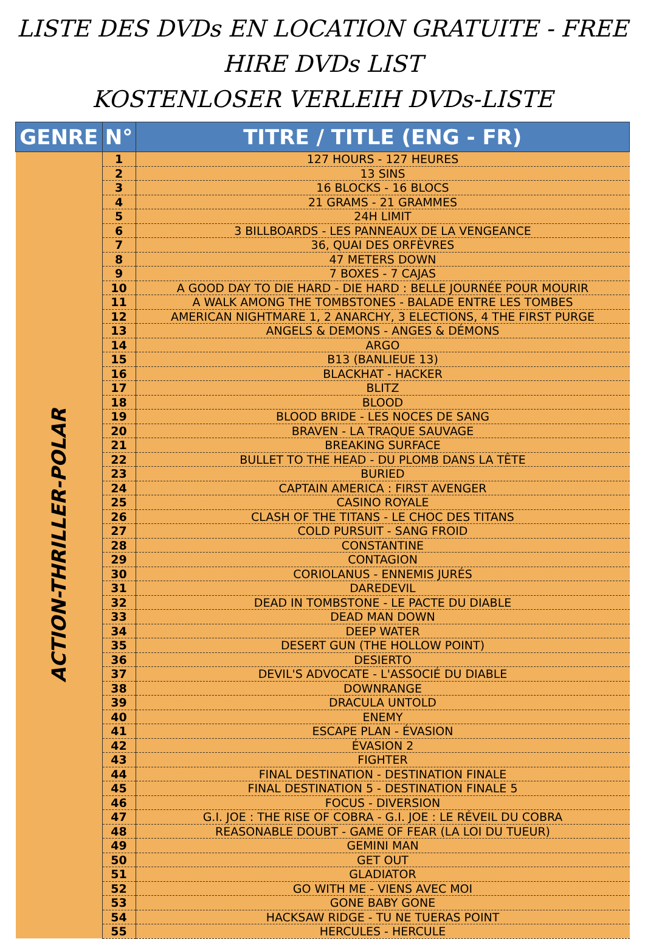LISTE DES DVDs EN LOCATION GRATUITE - FREE HIRE DVDs LIST
KOSTENLOSER VERLEIH DVDs-LISTE
| GENRE | N° | TITRE / TITLE (ENG - FR) |
| --- | --- | --- |
| ACTION-THRILLER-POLAR | 1 | 127 HOURS - 127 HEURES |
| | 2 | 13 SINS |
| | 3 | 16 BLOCKS - 16 BLOCS |
| | 4 | 21 GRAMS - 21 GRAMMES |
| | 5 | 24H LIMIT |
| | 6 | 3 BILLBOARDS - LES PANNEAUX DE LA VENGEANCE |
| | 7 | 36, QUAI DES ORFÈVRES |
| | 8 | 47 METERS DOWN |
| | 9 | 7 BOXES - 7 CAJAS |
| | 10 | A GOOD DAY TO DIE HARD - DIE HARD : BELLE JOURNÉE POUR MOURIR |
| | 11 | A WALK AMONG THE TOMBSTONES - BALADE ENTRE LES TOMBES |
| | 12 | AMERICAN NIGHTMARE 1, 2 ANARCHY, 3 ELECTIONS, 4 THE FIRST PURGE |
| | 13 | ANGELS & DEMONS - ANGES & DÉMONS |
| | 14 | ARGO |
| | 15 | B13 (BANLIEUE 13) |
| | 16 | BLACKHAT - HACKER |
| | 17 | BLITZ |
| | 18 | BLOOD |
| | 19 | BLOOD BRIDE - LES NOCES DE SANG |
| | 20 | BRAVEN - LA TRAQUE SAUVAGE |
| | 21 | BREAKING SURFACE |
| | 22 | BULLET TO THE HEAD - DU PLOMB DANS LA TÊTE |
| | 23 | BURIED |
| | 24 | CAPTAIN AMERICA : FIRST AVENGER |
| | 25 | CASINO ROYALE |
| | 26 | CLASH OF THE TITANS - LE CHOC DES TITANS |
| | 27 | COLD PURSUIT - SANG FROID |
| | 28 | CONSTANTINE |
| | 29 | CONTAGION |
| | 30 | CORIOLANUS - ENNEMIS JURÉS |
| | 31 | DAREDEVIL |
| | 32 | DEAD IN TOMBSTONE - LE PACTE DU DIABLE |
| | 33 | DEAD MAN DOWN |
| | 34 | DEEP WATER |
| | 35 | DESERT GUN (THE HOLLOW POINT) |
| | 36 | DESIERTO |
| | 37 | DEVIL'S ADVOCATE - L'ASSOCIÉ DU DIABLE |
| | 38 | DOWNRANGE |
| | 39 | DRACULA UNTOLD |
| | 40 | ENEMY |
| | 41 | ESCAPE PLAN - ÉVASION |
| | 42 | ÉVASION 2 |
| | 43 | FIGHTER |
| | 44 | FINAL DESTINATION - DESTINATION FINALE |
| | 45 | FINAL DESTINATION 5 - DESTINATION FINALE 5 |
| | 46 | FOCUS - DIVERSION |
| | 47 | G.I. JOE : THE RISE OF COBRA - G.I. JOE : LE RÉVEIL DU COBRA |
| | 48 | REASONABLE DOUBT - GAME OF FEAR (LA LOI DU TUEUR) |
| | 49 | GEMINI MAN |
| | 50 | GET OUT |
| | 51 | GLADIATOR |
| | 52 | GO WITH ME - VIENS AVEC MOI |
| | 53 | GONE BABY GONE |
| | 54 | HACKSAW RIDGE - TU NE TUERAS POINT |
| | 55 | HERCULES - HERCULE |